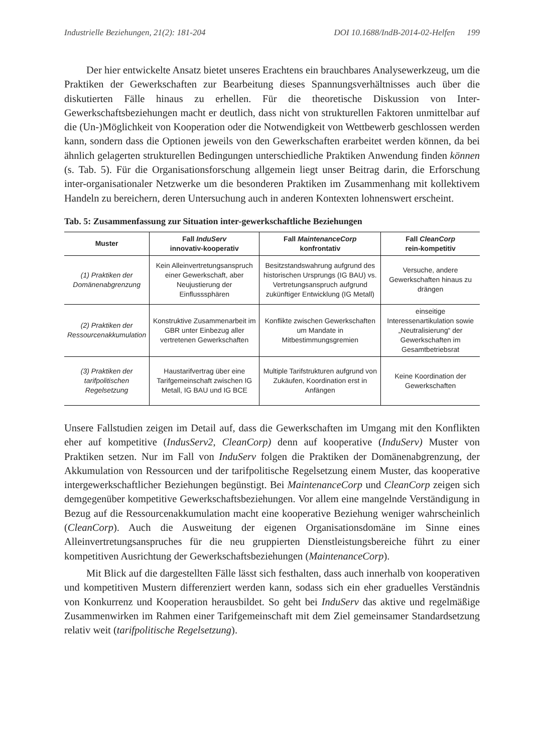Industrielle Beziehungen, 21(2): 181-204 DOI 10.1688/IndB-2014-02-Helfen 199
Der hier entwickelte Ansatz bietet unseres Erachtens ein brauchbares Analysewerkzeug, um die Praktiken der Gewerkschaften zur Bearbeitung dieses Spannungsverhältnisses auch über die diskutierten Fälle hinaus zu erhellen. Für die theoretische Diskussion von Inter-Gewerkschaftsbeziehungen macht er deutlich, dass nicht von strukturellen Faktoren unmittelbar auf die (Un-)Möglichkeit von Kooperation oder die Notwendigkeit von Wettbewerb geschlossen werden kann, sondern dass die Optionen jeweils von den Gewerkschaften erarbeitet werden können, da bei ähnlich gelagerten strukturellen Bedingungen unterschiedliche Praktiken Anwendung finden können (s. Tab. 5). Für die Organisationsforschung allgemein liegt unser Beitrag darin, die Erforschung inter-organisationaler Netzwerke um die besonderen Praktiken im Zusammenhang mit kollektivem Handeln zu bereichern, deren Untersuchung auch in anderen Kontexten lohnenswert erscheint.
Tab. 5: Zusammenfassung zur Situation inter-gewerkschaftliche Beziehungen
| Muster | Fall InduServ innovativ-kooperativ | Fall MaintenanceCorp konfrontativ | Fall CleanCorp rein-kompetitiv |
| --- | --- | --- | --- |
| (1) Praktiken der Domänenabgrenzung | Kein Alleinvertretungsanspruch einer Gewerkschaft, aber Neujustierung der Einflusssphären | Besitzstandswahrung aufgrund des historischen Ursprungs (IG BAU) vs. Vertretungsanspruch aufgrund zukünftiger Entwicklung (IG Metall) | Versuche, andere Gewerkschaften hinaus zu drängen |
| (2) Praktiken der Ressourcenakkumulation | Konstruktive Zusammenarbeit im GBR unter Einbezug aller vertretenen Gewerkschaften | Konflikte zwischen Gewerkschaften um Mandate in Mitbestimmungsgremien | einseitige Interessenartikulation sowie „Neutralisierung“ der Gewerkschaften im Gesamtbetriebsrat |
| (3) Praktiken der tarifpolitischen Regelsetzung | Haustarifvertrag über eine Tarifgemeinschaft zwischen IG Metall, IG BAU und IG BCE | Multiple Tarifstrukturen aufgrund von Zukäufen, Koordination erst in Anfängen | Keine Koordination der Gewerkschaften |
Unsere Fallstudien zeigen im Detail auf, dass die Gewerkschaften im Umgang mit den Konflikten eher auf kompetitive (IndusServ2, CleanCorp) denn auf kooperative (InduServ) Muster von Praktiken setzen. Nur im Fall von InduServ folgen die Praktiken der Domänenabgrenzung, der Akkumulation von Ressourcen und der tarifpolitische Regelsetzung einem Muster, das kooperative intergewerkschaftlicher Beziehungen begünstigt. Bei MaintenanceCorp und CleanCorp zeigen sich demgegenüber kompetitive Gewerkschaftsbeziehungen. Vor allem eine mangelnde Verständigung in Bezug auf die Ressourcenakkumulation macht eine kooperative Beziehung weniger wahrscheinlich (CleanCorp). Auch die Ausweitung der eigenen Organisationsdomäne im Sinne eines Alleinvertretungsanspruches für die neu gruppierten Dienstleistungsbereiche führt zu einer kompetitiven Ausrichtung der Gewerkschaftsbeziehungen (MaintenanceCorp).
Mit Blick auf die dargestellten Fälle lässt sich festhalten, dass auch innerhalb von kooperativen und kompetitiven Mustern differenziert werden kann, sodass sich ein eher graduelles Verständnis von Konkurrenz und Kooperation herausbildet. So geht bei InduServ das aktive und regelmäßige Zusammenwirken im Rahmen einer Tarifgemeinschaft mit dem Ziel gemeinsamer Standardsetzung relativ weit (tarifpolitische Regelsetzung).